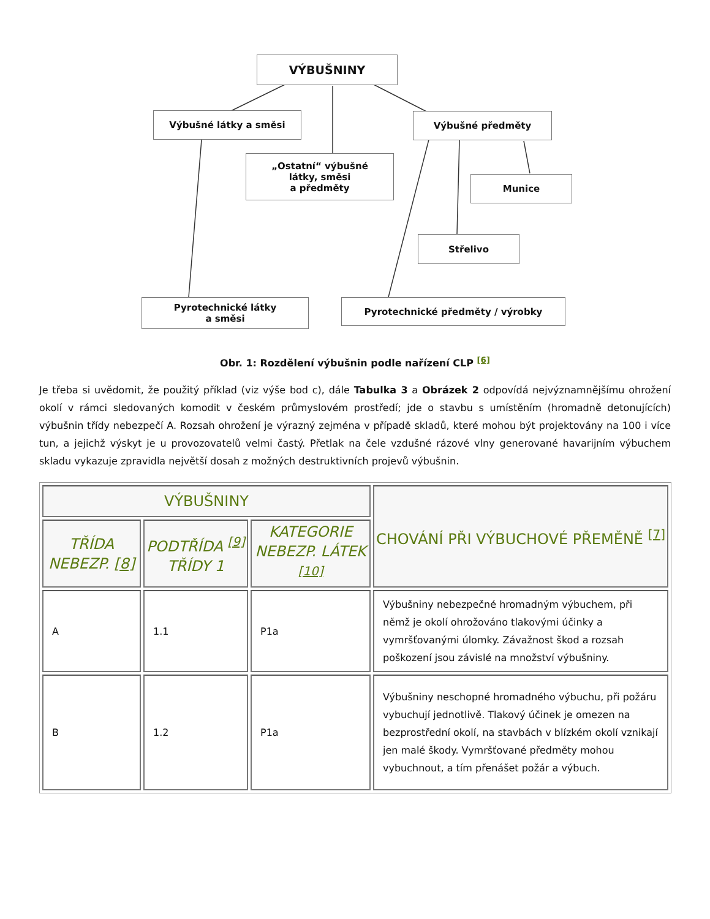VÝBUŠNINY
Výbušné látky a směsi Výbušné předměty
„Ostatní“ výbušné
látky, směsi
a předměty
Munice
Střelivo
Pyrotechnické látky
a směsi
Pyrotechnické předměty / výrobky
Obr. 1: Rozdělení výbušnin podle nařízení CLP <sup>[6]</sup>
Je třeba si uvědomit, že použitý příklad (viz výše bod c), dále Tabulka 3 a Obrázek 2 odpovídá nejvýznamnějšímu ohrožení okolí v rámci sledovaných komodit v českém průmyslovém prostředí; jde o stavbu s umístěním (hromadně detonujících) výbušnin třídy nebezpečí A. Rozsah ohrožení je výrazný zejména v případě skladů, které mohou být projektovány na 100 i více tun, a jejichž výskyt je u provozovatelů velmi častý. Přetlak na čele vzdušné rázové vlny generované havarijním výbuchem skladu vykazuje zpravidla největší dosah z možných destruktivních projevů výbušnin.
| VÝBUŠNINY | | | CHOVÁNÍ PŘI VÝBUCHOVÉ PŘEMĚNĚ <sup>[7]</sup> |
| --- | --- | --- | --- |
| TŘÍDA NEBEZP. [8] | PODTŘÍDA <sup>[9]</sup> TŘÍDY 1 | KATEGORIE NEBEZP. LÁTEK <sup>[10]</sup> | |
| A | 1.1 | P1a | Výbušniny nebezpečné hromadným výbuchem, při němž je okolí ohrožováno tlakovými účinky a vymršťovanými úlomky. Závažnost škod a rozsah poškození jsou závislé na množství výbušniny. |
| B | 1.2 | P1a | Výbušniny neschopné hromadného výbuchu, při požáru vybuchují jednotlivě. Tlakový účinek je omezen na bezprostřední okolí, na stavbách v blízkém okolí vznikají jen malé škody. Vymršťované předměty mohou vybuchnout, a tím přenášet požár a výbuch. |